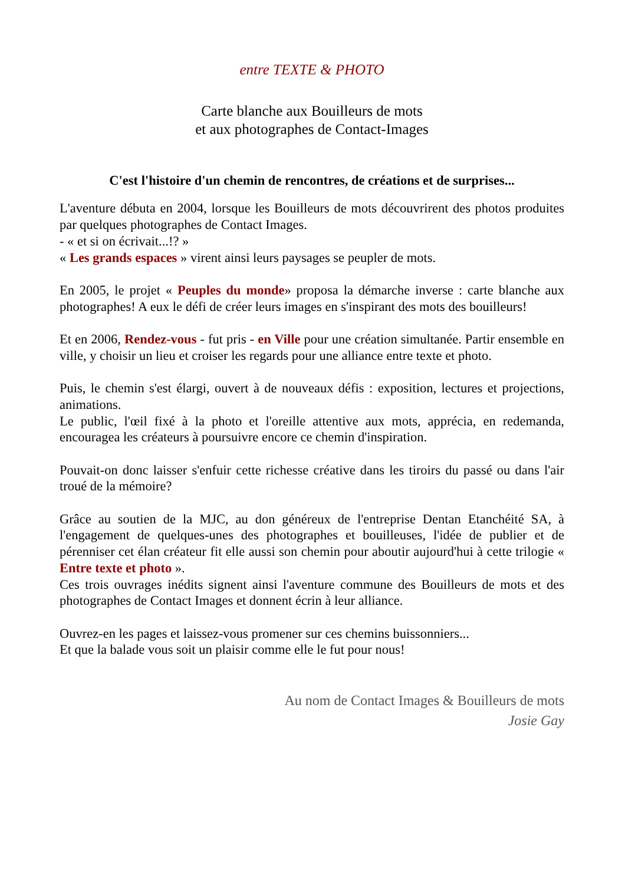entre TEXTE & PHOTO
Carte blanche aux Bouilleurs de mots
et aux photographes de Contact-Images
C'est l'histoire d'un chemin de rencontres, de créations et de surprises...
L'aventure débuta en 2004, lorsque les Bouilleurs de mots découvrirent des photos produites par quelques photographes de Contact Images.
- « et si on écrivait...!? »
« Les grands espaces » virent ainsi leurs paysages se peupler de mots.
En 2005, le projet « Peuples du monde» proposa la démarche inverse : carte blanche aux photographes! A eux le défi de créer leurs images en s'inspirant des mots des bouilleurs!
Et en 2006, Rendez-vous - fut pris - en Ville pour une création simultanée. Partir ensemble en ville, y choisir un lieu et croiser les regards pour une alliance entre texte et photo.
Puis, le chemin s'est élargi, ouvert à de nouveaux défis : exposition, lectures et projections, animations.
Le public, l'œil fixé à la photo et l'oreille attentive aux mots, apprécia, en redemanda, encouragea les créateurs à poursuivre encore ce chemin d'inspiration.
Pouvait-on donc laisser s'enfuir cette richesse créative dans les tiroirs du passé ou dans l'air troué de la mémoire?
Grâce au soutien de la MJC, au don généreux de l'entreprise Dentan Etanchéité SA, à l'engagement de quelques-unes des photographes et bouilleuses, l'idée de publier et de pérenniser cet élan créateur fit elle aussi son chemin pour aboutir aujourd'hui à cette trilogie « Entre texte et photo ».
Ces trois ouvrages inédits signent ainsi l'aventure commune des Bouilleurs de mots et des photographes de Contact Images et donnent écrin à leur alliance.
Ouvrez-en les pages et laissez-vous promener sur ces chemins buissonniers...
Et que la balade vous soit un plaisir comme elle le fut pour nous!
Au nom de Contact Images & Bouilleurs de mots
Josie Gay